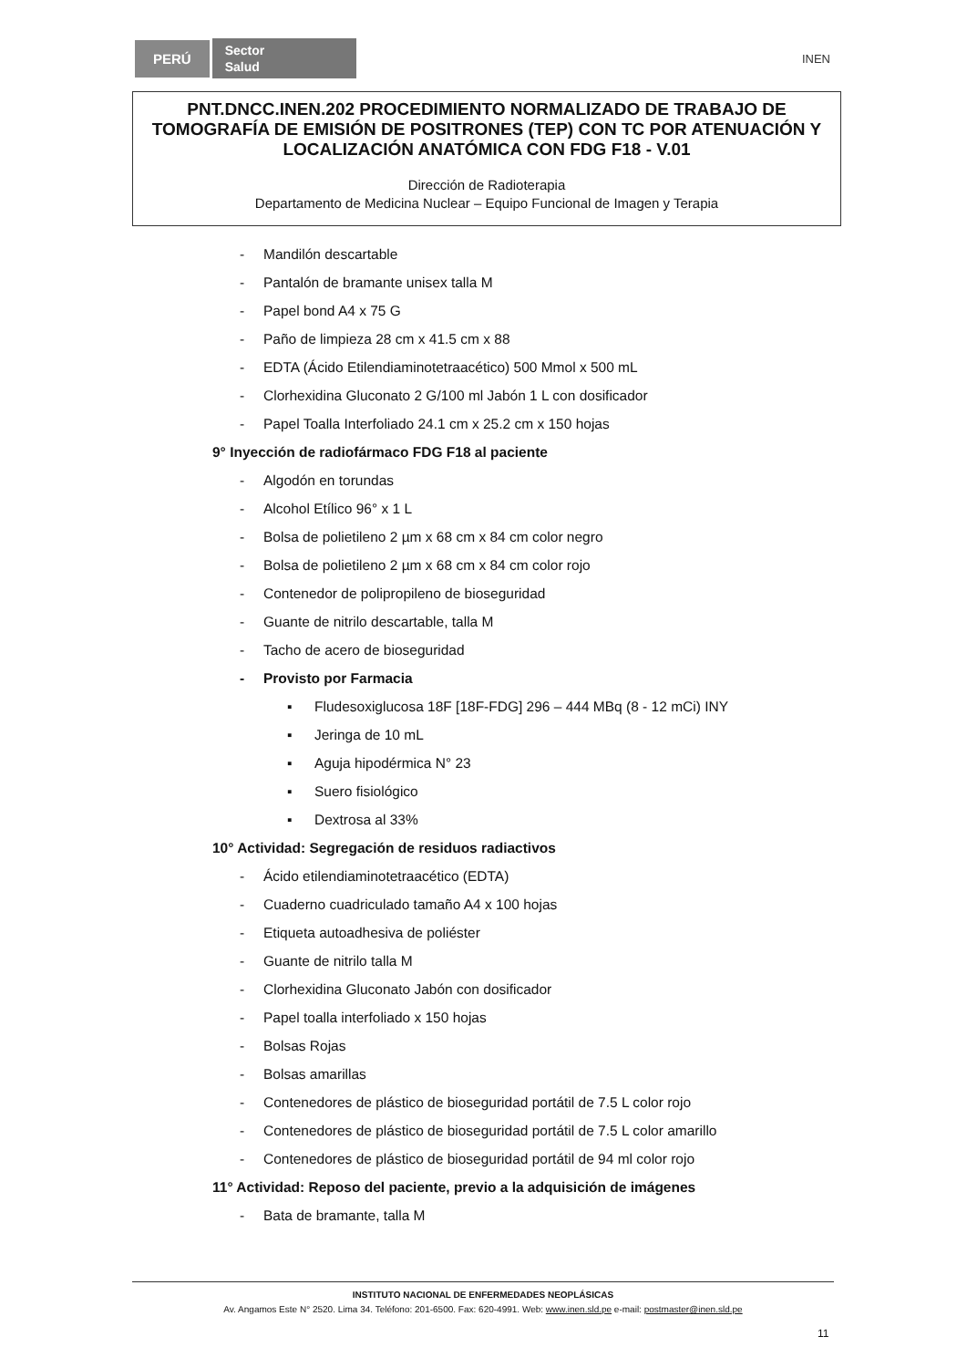PERÚ
Sector
Salud
INEN
PNT.DNCC.INEN.202 PROCEDIMIENTO NORMALIZADO DE TRABAJO DE TOMOGRAFÍA DE EMISIÓN DE POSITRONES (TEP) CON TC POR ATENUACIÓN Y LOCALIZACIÓN ANATÓMICA CON FDG F18 - V.01
Dirección de Radioterapia
Departamento de Medicina Nuclear – Equipo Funcional de Imagen y Terapia
- Mandilón descartable
- Pantalón de bramante unisex talla M
- Papel bond A4 x 75 G
- Paño de limpieza 28 cm x 41.5 cm x 88
- EDTA (Ácido Etilendiaminotetraacético) 500 Mmol x 500 mL
- Clorhexidina Gluconato 2 G/100 ml Jabón 1 L con dosificador
- Papel Toalla Interfoliado 24.1 cm x 25.2 cm x 150 hojas
9° Inyección de radiofármaco FDG F18 al paciente
- Algodón en torundas
- Alcohol Etílico 96° x 1 L
- Bolsa de polietileno 2 µm x 68 cm x 84 cm color negro
- Bolsa de polietileno 2 µm x 68 cm x 84 cm color rojo
- Contenedor de polipropileno de bioseguridad
- Guante de nitrilo descartable, talla M
- Tacho de acero de bioseguridad
- Provisto por Farmacia
▪ Fludesoxiglucosa 18F [18F-FDG] 296 – 444 MBq (8 - 12 mCi) INY
▪ Jeringa de 10 mL
▪ Aguja hipodérmica N° 23
▪ Suero fisiológico
▪ Dextrosa al 33%
10° Actividad: Segregación de residuos radiactivos
- Ácido etilendiaminotetraacético (EDTA)
- Cuaderno cuadriculado tamaño A4 x 100 hojas
- Etiqueta autoadhesiva de poliéster
- Guante de nitrilo talla M
- Clorhexidina Gluconato Jabón con dosificador
- Papel toalla interfoliado x 150 hojas
- Bolsas Rojas
- Bolsas amarillas
- Contenedores de plástico de bioseguridad portátil de 7.5 L color rojo
- Contenedores de plástico de bioseguridad portátil de 7.5 L color amarillo
- Contenedores de plástico de bioseguridad portátil de 94 ml color rojo
11° Actividad: Reposo del paciente, previo a la adquisición de imágenes
- Bata de bramante, talla M
INSTITUTO NACIONAL DE ENFERMEDADES NEOPLÁSICAS
Av. Angamos Este N° 2520. Lima 34. Teléfono: 201-6500. Fax: 620-4991. Web: www.inen.sld.pe e-mail: postmaster@inen.sld.pe
11